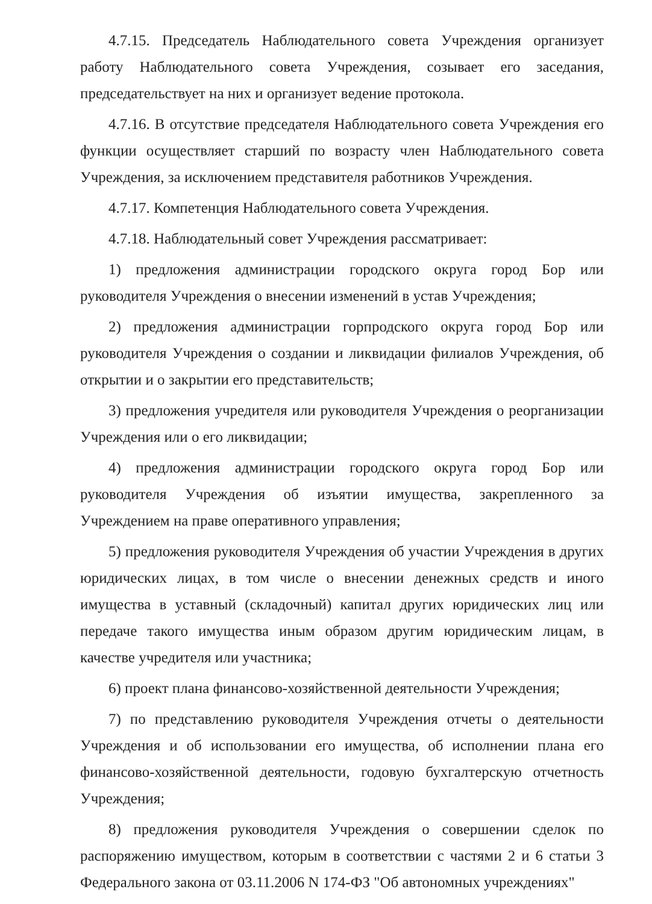4.7.15. Председатель Наблюдательного совета Учреждения организует работу Наблюдательного совета Учреждения, созывает его заседания, председательствует на них и организует ведение протокола.
4.7.16. В отсутствие председателя Наблюдательного совета Учреждения его функции осуществляет старший по возрасту член Наблюдательного совета Учреждения, за исключением представителя работников Учреждения.
4.7.17. Компетенция Наблюдательного совета Учреждения.
4.7.18. Наблюдательный совет Учреждения рассматривает:
1) предложения администрации городского округа город Бор или руководителя Учреждения о внесении изменений в устав Учреждения;
2) предложения администрации горпродского округа город Бор или руководителя Учреждения о создании и ликвидации филиалов Учреждения, об открытии и о закрытии его представительств;
3) предложения учредителя или руководителя Учреждения о реорганизации Учреждения или о его ликвидации;
4) предложения администрации городского округа город Бор или руководителя Учреждения об изъятии имущества, закрепленного за Учреждением на праве оперативного управления;
5) предложения руководителя Учреждения об участии Учреждения в других юридических лицах, в том числе о внесении денежных средств и иного имущества в уставный (складочный) капитал других юридических лиц или передаче такого имущества иным образом другим юридическим лицам, в качестве учредителя или участника;
6) проект плана финансово-хозяйственной деятельности Учреждения;
7) по представлению руководителя Учреждения отчеты о деятельности Учреждения и об использовании его имущества, об исполнении плана его финансово-хозяйственной деятельности, годовую бухгалтерскую отчетность Учреждения;
8) предложения руководителя Учреждения о совершении сделок по распоряжению имуществом, которым в соответствии с частями 2 и 6 статьи 3 Федерального закона от 03.11.2006 N 174-ФЗ "Об автономных учреждениях"